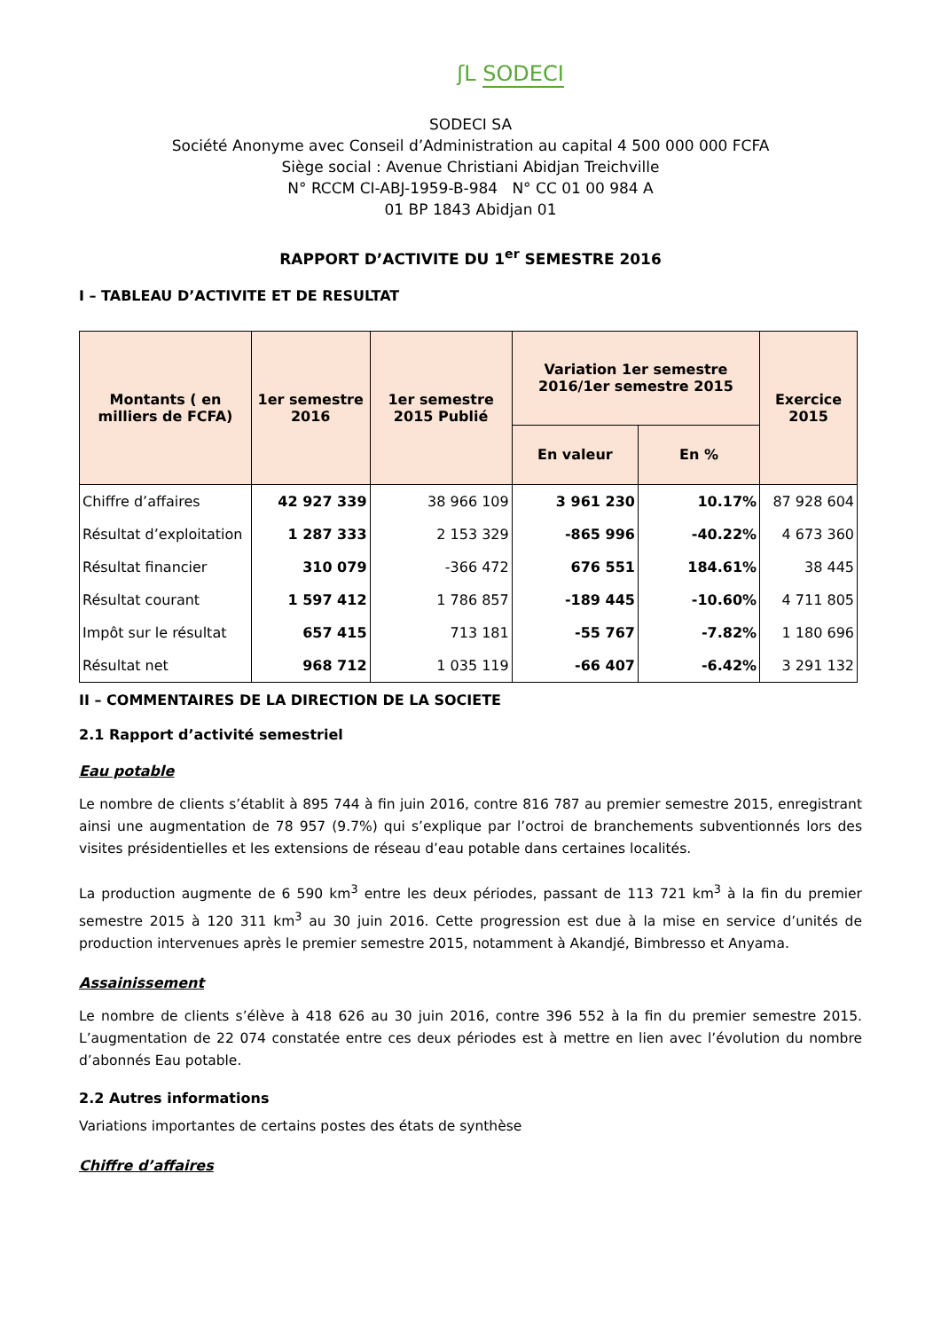ʃL SODECI
SODECI SA
Société Anonyme avec Conseil d’Administration au capital 4 500 000 000 FCFA
Siège social : Avenue Christiani Abidjan Treichville
N° RCCM CI-ABJ-1959-B-984 N° CC 01 00 984 A
01 BP 1843 Abidjan 01
RAPPORT D’ACTIVITE DU 1<sup>er</sup> SEMESTRE 2016
I – TABLEAU D’ACTIVITE ET DE RESULTAT
| Montants ( en milliers de FCFA) | 1er semestre 2016 | 1er semestre 2015 Publié | Variation 1er semestre 2016/1er semestre 2015 | | Exercice 2015 |
| --- | --- | --- | --- | --- | --- |
| | | | En valeur | En % | |
| Chiffre d’affaires | 42 927 339 | 38 966 109 | 3 961 230 | 10.17% | 87 928 604 |
| Résultat d’exploitation | 1 287 333 | 2 153 329 | -865 996 | -40.22% | 4 673 360 |
| Résultat financier | 310 079 | -366 472 | 676 551 | 184.61% | 38 445 |
| Résultat courant | 1 597 412 | 1 786 857 | -189 445 | -10.60% | 4 711 805 |
| Impôt sur le résultat | 657 415 | 713 181 | -55 767 | -7.82% | 1 180 696 |
| Résultat net | 968 712 | 1 035 119 | -66 407 | -6.42% | 3 291 132 |
II – COMMENTAIRES DE LA DIRECTION DE LA SOCIETE
2.1 Rapport d’activité semestriel
Eau potable
Le nombre de clients s’établit à 895 744 à fin juin 2016, contre 816 787 au premier semestre 2015, enregistrant ainsi une augmentation de 78 957 (9.7%) qui s’explique par l’octroi de branchements subventionnés lors des visites présidentielles et les extensions de réseau d’eau potable dans certaines localités.
La production augmente de 6 590 km<sup>3</sup> entre les deux périodes, passant de 113 721 km<sup>3</sup> à la fin du premier semestre 2015 à 120 311 km<sup>3</sup> au 30 juin 2016. Cette progression est due à la mise en service d’unités de production intervenues après le premier semestre 2015, notamment à Akandjé, Bimbresso et Anyama.
Assainissement
Le nombre de clients s’élève à 418 626 au 30 juin 2016, contre 396 552 à la fin du premier semestre 2015. L’augmentation de 22 074 constatée entre ces deux périodes est à mettre en lien avec l’évolution du nombre d’abonnés Eau potable.
2.2 Autres informations
Variations importantes de certains postes des états de synthèse
Chiffre d’affaires